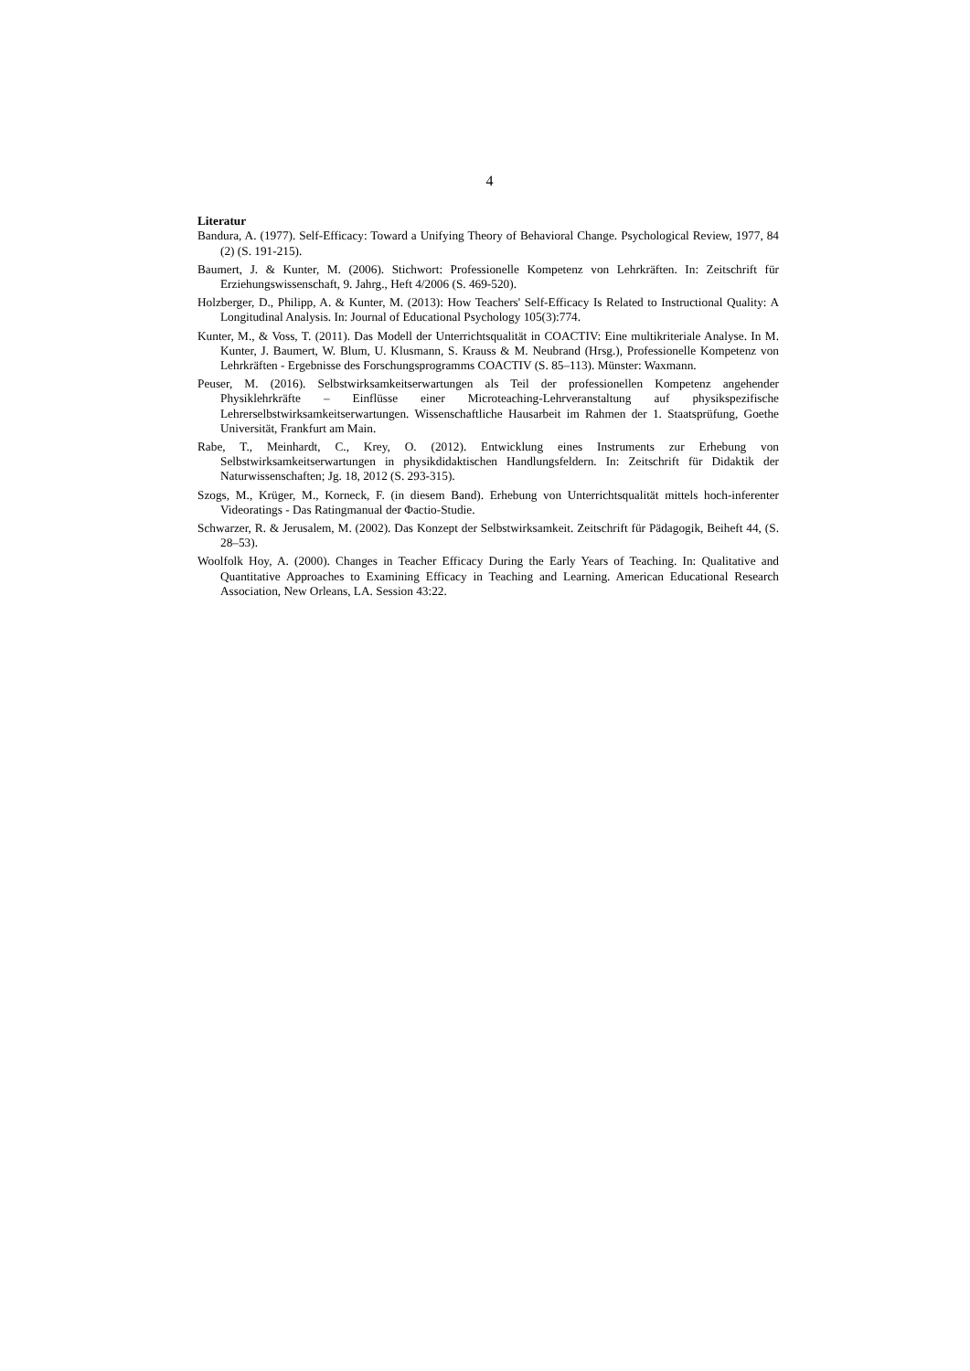4
Literatur
Bandura, A. (1977). Self-Efficacy: Toward a Unifying Theory of Behavioral Change. Psychological Review, 1977, 84 (2) (S. 191-215).
Baumert, J. & Kunter, M. (2006). Stichwort: Professionelle Kompetenz von Lehrkräften. In: Zeitschrift für Erziehungswissenschaft, 9. Jahrg., Heft 4/2006 (S. 469-520).
Holzberger, D., Philipp, A. & Kunter, M. (2013): How Teachers' Self-Efficacy Is Related to Instructional Quality: A Longitudinal Analysis. In: Journal of Educational Psychology 105(3):774.
Kunter, M., & Voss, T. (2011). Das Modell der Unterrichtsqualität in COACTIV: Eine multikriteriale Analyse. In M. Kunter, J. Baumert, W. Blum, U. Klusmann, S. Krauss & M. Neubrand (Hrsg.), Professionelle Kompetenz von Lehrkräften - Ergebnisse des Forschungsprogramms COACTIV (S. 85–113). Münster: Waxmann.
Peuser, M. (2016). Selbstwirksamkeitserwartungen als Teil der professionellen Kompetenz angehender Physiklehrkräfte – Einflüsse einer Microteaching-Lehrveranstaltung auf physikspezifische Lehrerselbstwirksamkeitserwartungen. Wissenschaftliche Hausarbeit im Rahmen der 1. Staatsprüfung, Goethe Universität, Frankfurt am Main.
Rabe, T., Meinhardt, C., Krey, O. (2012). Entwicklung eines Instruments zur Erhebung von Selbstwirksamkeitserwartungen in physikdidaktischen Handlungsfeldern. In: Zeitschrift für Didaktik der Naturwissenschaften; Jg. 18, 2012 (S. 293-315).
Szogs, M., Krüger, M., Korneck, F. (in diesem Band). Erhebung von Unterrichtsqualität mittels hoch-inferenter Videoratings - Das Ratingmanual der Φactio-Studie.
Schwarzer, R. & Jerusalem, M. (2002). Das Konzept der Selbstwirksamkeit. Zeitschrift für Pädagogik, Beiheft 44, (S. 28–53).
Woolfolk Hoy, A. (2000). Changes in Teacher Efficacy During the Early Years of Teaching. In: Qualitative and Quantitative Approaches to Examining Efficacy in Teaching and Learning. American Educational Research Association, New Orleans, LA. Session 43:22.